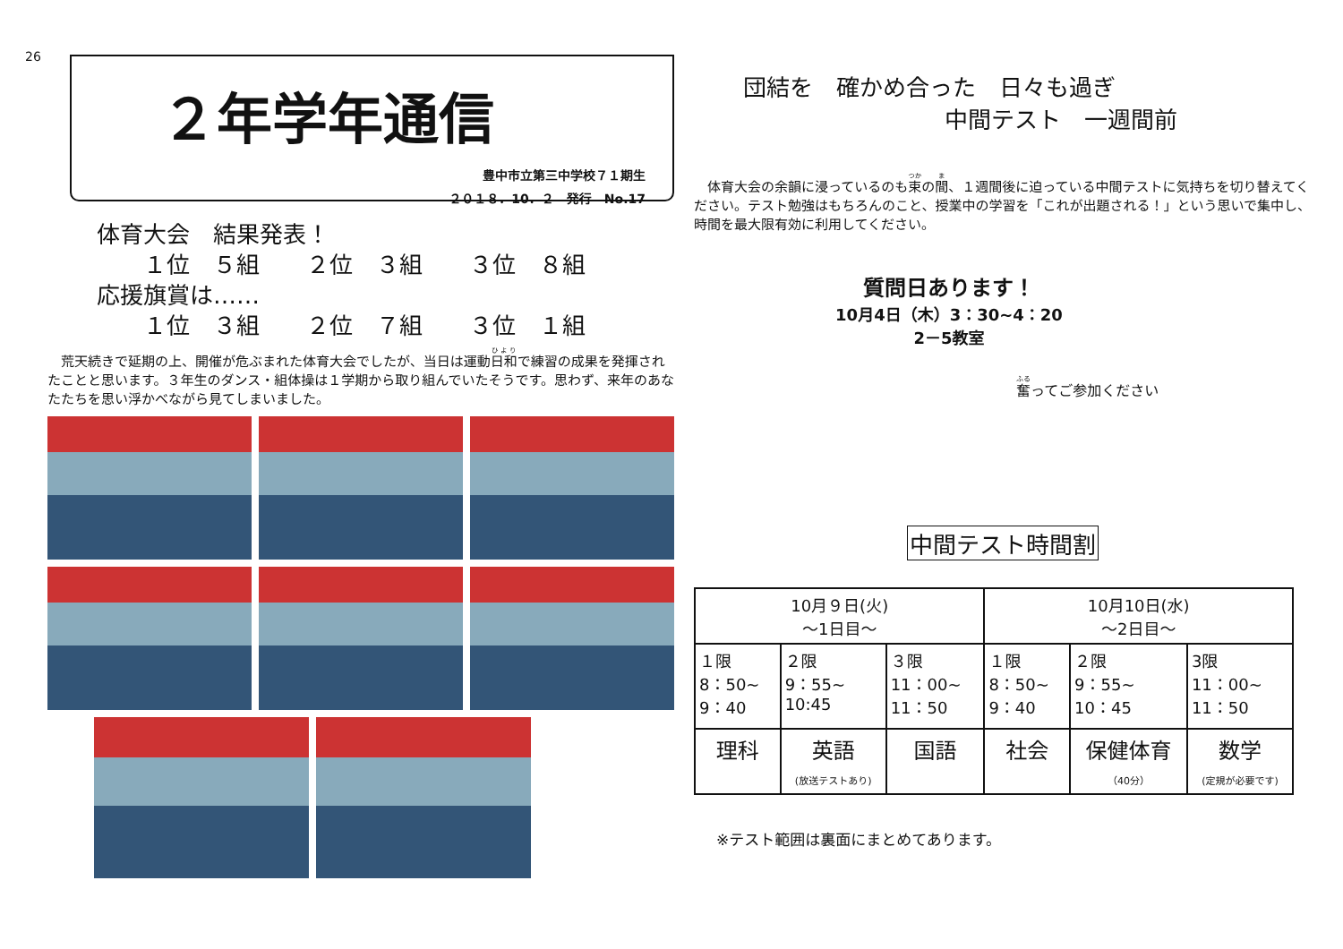26
２年学年通信
豊中市立第三中学校７１期生
２０１８．10．２　発行　No.17
体育大会　結果発表！
１位　５組　　２位　３組　　３位　８組
応援旗賞は……
１位　３組　　２位　７組　　３位　１組
　荒天続きで延期の上、開催が危ぶまれた体育大会でしたが、当日は運動日和で練習の成果を発揮されたことと思います。３年生のダンス・組体操は１学期から取り組んでいたそうです。思わず、来年のあなたたちを思い浮かべながら見てしまいました。
団結を　確かめ合った　日々も過ぎ
中間テスト　一週間前
　体育大会の余韻に浸っているのも束の間、１週間後に迫っている中間テストに気持ちを切り替えてください。テスト勉強はもちろんのこと、授業中の学習を「これが出題される！」という思いで集中し、時間を最大限有効に利用してください。
質問日あります！
10月4日（木）3：30~4：20
2－5教室
奮ってご参加ください
中間テスト時間割
| 10月９日(火) ～1日目～ | | | 10月10日(水) ～2日目～ | | |
| １限 8：50~ 9：40 | ２限 9：55~ 10:45 | ３限 11：00~ 11：50 | １限 8：50~ 9：40 | ２限 9：55~ 10：45 | 3限 11：00~ 11：50 |
| 理科 | 英語 (放送テストあり) | 国語 | 社会 | 保健体育 （40分） | 数学 (定規が必要です) |
※テスト範囲は裏面にまとめてあります。